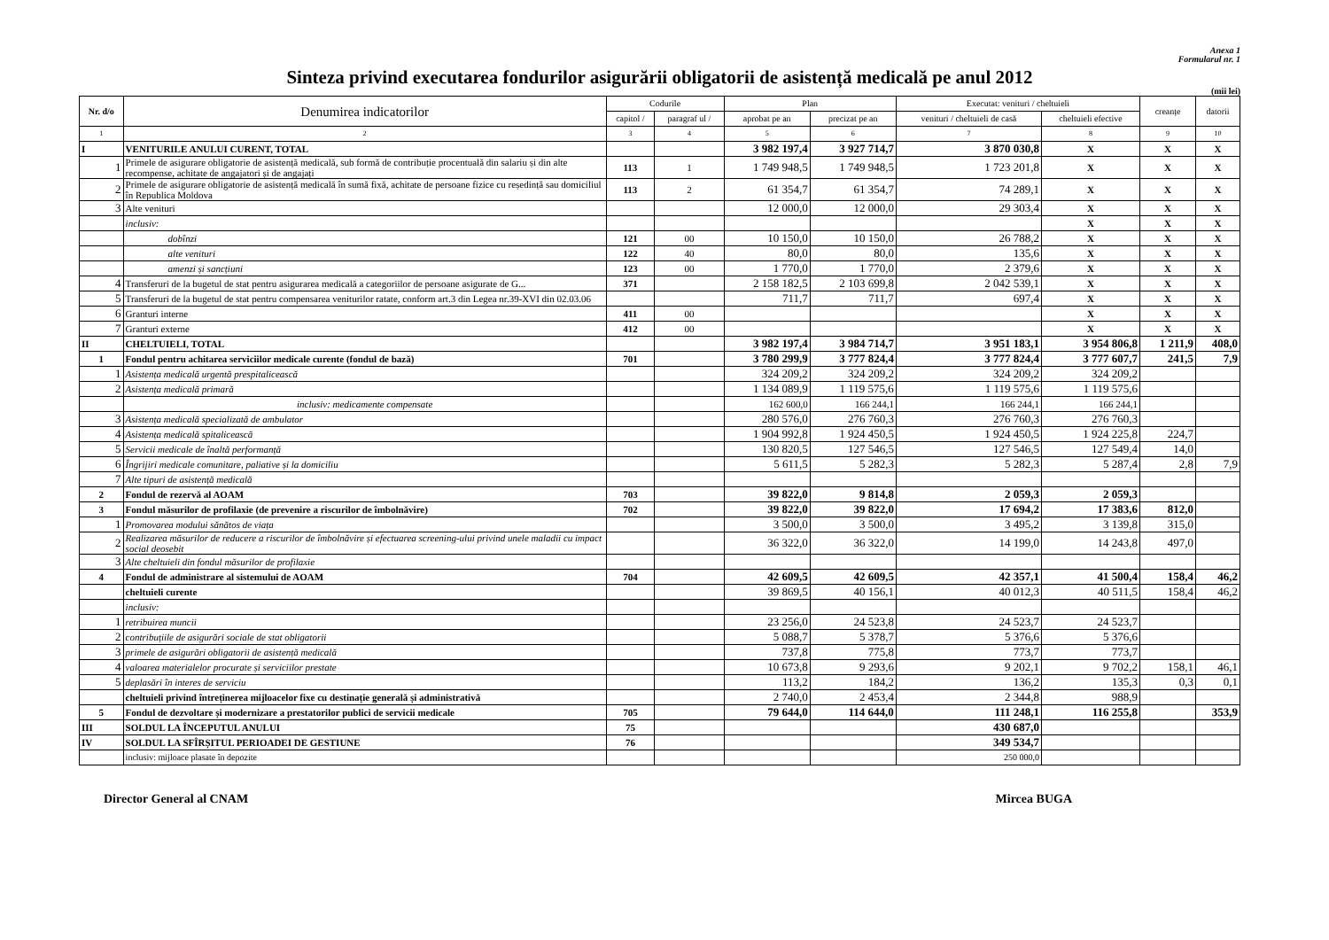Anexa 1
Formularul nr. 1
Sinteza privind executarea fondurilor asigurării obligatorii de asistență medicală pe anul 2012
(mii lei)
| Nr. d/o | Denumirea indicatorilor | Codurile | | Plan | | Executat: venituri / cheltuieli | | creanțe | datorii |
| --- | --- | --- | --- | --- | --- | --- | --- | --- | --- |
| | | capitol / | paragraf ul / | aprobat pe an | precizat pe an | venituri / cheltuieli de casă | cheltuieli efective | | |
| 1 | 2 | 3 | 4 | 5 | 6 | 7 | 8 | 9 | 10 |
| I | VENITURILE ANULUI CURENT, TOTAL | | | 3 982 197,4 | 3 927 714,7 | 3 870 030,8 | X | X | X |
| 1 | Primele de asigurare obligatorie de asistență medicală, sub formă de contribuție procentuală din salariu și din alte recompense, achitate de angajatori și de angajați | 113 | 1 | 1 749 948,5 | 1 749 948,5 | 1 723 201,8 | X | X | X |
| 2 | Primele de asigurare obligatorie de asistență medicală în sumă fixă, achitate de persoane fizice cu reședință sau domiciliul în Republica Moldova | 113 | 2 | 61 354,7 | 61 354,7 | 74 289,1 | X | X | X |
| 3 | Alte venituri | | | 12 000,0 | 12 000,0 | 29 303,4 | X | X | X |
| | inclusiv: | | | | | | X | X | X |
| | dobînzi | 121 | 00 | 10 150,0 | 10 150,0 | 26 788,2 | X | X | X |
| | alte venituri | 122 | 40 | 80,0 | 80,0 | 135,6 | X | X | X |
| | amenzi și sancțiuni | 123 | 00 | 1 770,0 | 1 770,0 | 2 379,6 | X | X | X |
| 4 | Transferuri de la bugetul de stat pentru asigurarea medicală a categoriilor de persoane asigurate de G... | 371 | | 2 158 182,5 | 2 103 699,8 | 2 042 539,1 | X | X | X |
| 5 | Transferuri de la bugetul de stat pentru compensarea veniturilor ratate, conform art.3 din Legea nr.39-XVI din 02.03.06 | | | 711,7 | 711,7 | 697,4 | X | X | X |
| 6 | Granturi interne | 411 | 00 | | | | X | X | X |
| 7 | Granturi externe | 412 | 00 | | | | X | X | X |
| II | CHELTUIELI, TOTAL | | | 3 982 197,4 | 3 984 714,7 | 3 951 183,1 | 3 954 806,8 | 1 211,9 | 408,0 |
| 1 | Fondul pentru achitarea serviciilor medicale curente (fondul de bază) | 701 | | 3 780 299,9 | 3 777 824,4 | 3 777 824,4 | 3 777 607,7 | 241,5 | 7,9 |
| 1 | Asistența medicală urgentă prespitalicească | | | 324 209,2 | 324 209,2 | 324 209,2 | 324 209,2 | | |
| 2 | Asistența medicală primară | | | 1 134 089,9 | 1 119 575,6 | 1 119 575,6 | 1 119 575,6 | | |
| | inclusiv: medicamente compensate | | | 162 600,0 | 166 244,1 | 166 244,1 | 166 244,1 | | |
| 3 | Asistența medicală specializată de ambulator | | | 280 576,0 | 276 760,3 | 276 760,3 | 276 760,3 | | |
| 4 | Asistența medicală spitalicească | | | 1 904 992,8 | 1 924 450,5 | 1 924 450,5 | 1 924 225,8 | 224,7 | |
| 5 | Servicii medicale de înaltă performanță | | | 130 820,5 | 127 546,5 | 127 546,5 | 127 549,4 | 14,0 | |
| 6 | Îngrijiri medicale comunitare, paliative și la domiciliu | | | 5 611,5 | 5 282,3 | 5 282,3 | 5 287,4 | 2,8 | 7,9 |
| 7 | Alte tipuri de asistență medicală | | | | | | | | |
| 2 | Fondul de rezervă al AOAM | 703 | | 39 822,0 | 9 814,8 | 2 059,3 | 2 059,3 | | |
| 3 | Fondul măsurilor de profilaxie (de prevenire a riscurilor de îmbolnăvire) | 702 | | 39 822,0 | 39 822,0 | 17 694,2 | 17 383,6 | 812,0 | |
| 1 | Promovarea modului sănătos de viața | | | 3 500,0 | 3 500,0 | 3 495,2 | 3 139,8 | 315,0 | |
| 2 | Realizarea măsurilor de reducere a riscurilor de îmbolnăvire și efectuarea screening-ului privind unele maladii cu impact social deosebit | | | 36 322,0 | 36 322,0 | 14 199,0 | 14 243,8 | 497,0 | |
| 3 | Alte cheltuieli din fondul măsurilor de profilaxie | | | | | | | | |
| 4 | Fondul de administrare al sistemului de AOAM | 704 | | 42 609,5 | 42 609,5 | 42 357,1 | 41 500,4 | 158,4 | 46,2 |
| | cheltuieli curente | | | 39 869,5 | 40 156,1 | 40 012,3 | 40 511,5 | 158,4 | 46,2 |
| | inclusiv: | | | | | | | | |
| 1 | retribuirea muncii | | | 23 256,0 | 24 523,8 | 24 523,7 | 24 523,7 | | |
| 2 | contribuțiile de asigurări sociale de stat obligatorii | | | 5 088,7 | 5 378,7 | 5 376,6 | 5 376,6 | | |
| 3 | primele de asigurări obligatorii de asistență medicală | | | 737,8 | 775,8 | 773,7 | 773,7 | | |
| 4 | valoarea materialelor procurate și serviciilor prestate | | | 10 673,8 | 9 293,6 | 9 202,1 | 9 702,2 | 158,1 | 46,1 |
| 5 | deplasări în interes de serviciu | | | 113,2 | 184,2 | 136,2 | 135,3 | 0,3 | 0,1 |
| | cheltuieli privind întreținerea mijloacelor fixe cu destinație generală și administrativă | | | 2 740,0 | 2 453,4 | 2 344,8 | 988,9 | | |
| 5 | Fondul de dezvoltare și modernizare a prestatorilor publici de servicii medicale | 705 | | 79 644,0 | 114 644,0 | 111 248,1 | 116 255,8 | | 353,9 |
| III | SOLDUL LA ÎNCEPUTUL ANULUI | 75 | | | | 430 687,0 | | | |
| IV | SOLDUL LA SFÎRȘITUL PERIOADEI DE GESTIUNE | 76 | | | | 349 534,7 | | | |
| | inclusiv: mijloace plasate în depozite | | | | | 250 000,0 | | | |
Director General al CNAM Mircea BUGA